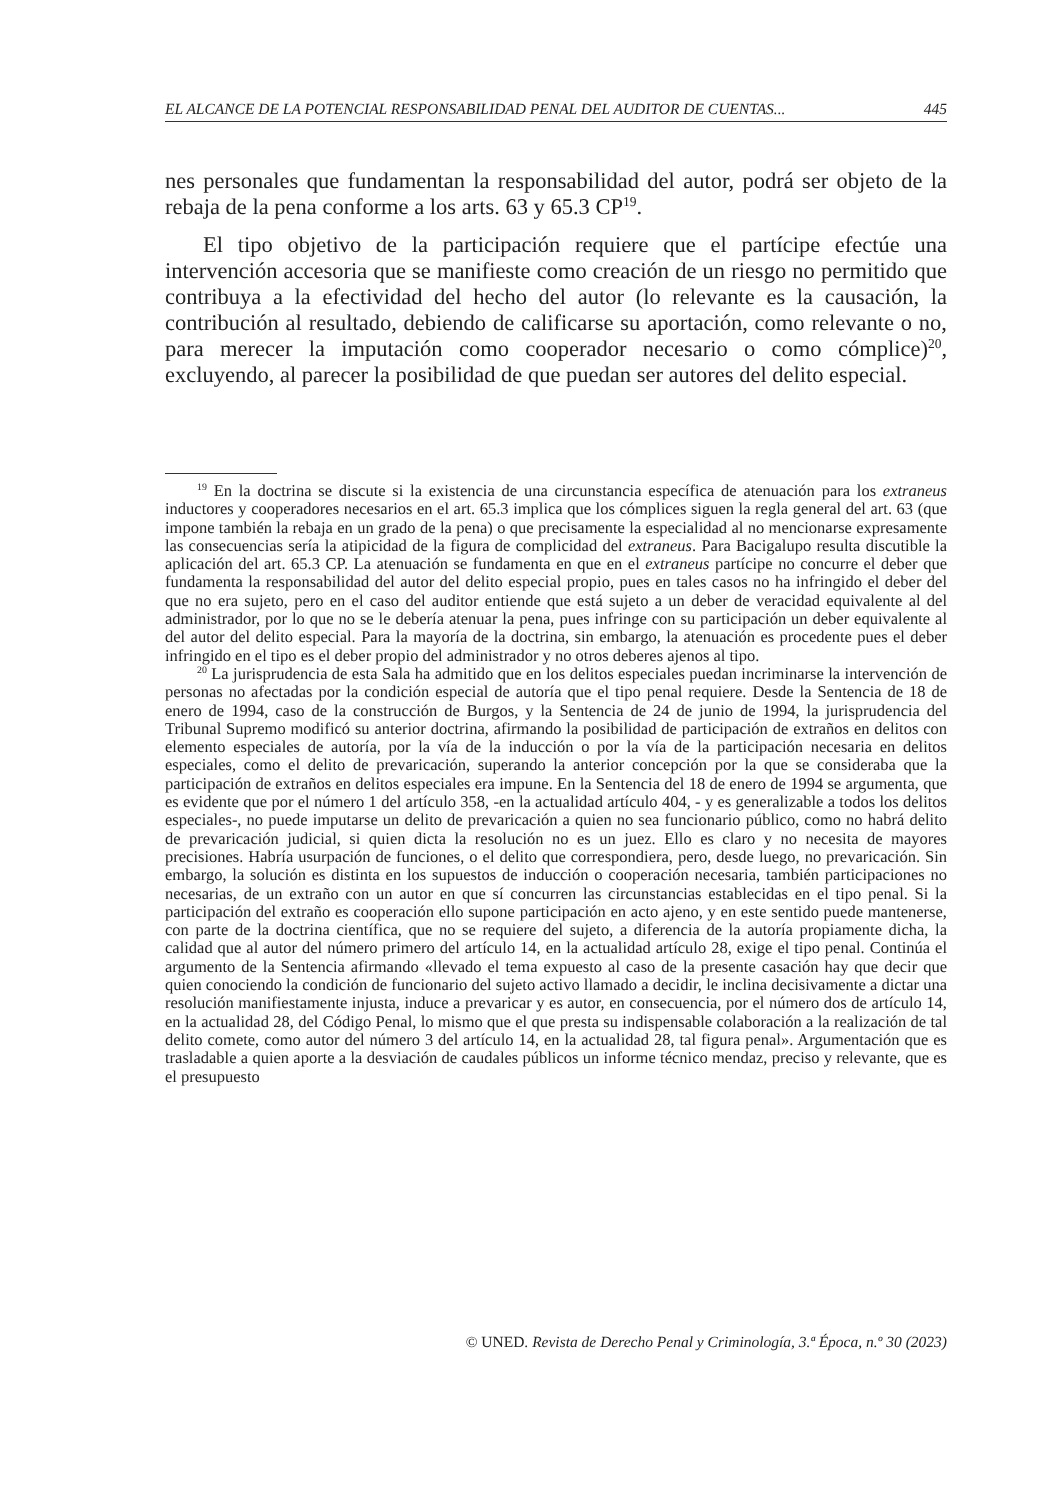EL ALCANCE DE LA POTENCIAL RESPONSABILIDAD PENAL DEL AUDITOR DE CUENTAS... 445
nes personales que fundamentan la responsabilidad del autor, podrá ser objeto de la rebaja de la pena conforme a los arts. 63 y 65.3 CP<sup>19</sup>.
El tipo objetivo de la participación requiere que el partícipe efectúe una intervención accesoria que se manifieste como creación de un riesgo no permitido que contribuya a la efectividad del hecho del autor (lo relevante es la causación, la contribución al resultado, debiendo de calificarse su aportación, como relevante o no, para merecer la imputación como cooperador necesario o como cómplice)<sup>20</sup>, excluyendo, al parecer la posibilidad de que puedan ser autores del delito especial.
<sup>19</sup> En la doctrina se discute si la existencia de una circunstancia específica de atenuación para los extraneus inductores y cooperadores necesarios en el art. 65.3 implica que los cómplices siguen la regla general del art. 63 (que impone también la rebaja en un grado de la pena) o que precisamente la especialidad al no mencionarse expresamente las consecuencias sería la atipicidad de la figura de complicidad del extraneus. Para Bacigalupo resulta discutible la aplicación del art. 65.3 CP. La atenuación se fundamenta en que en el extraneus partícipe no concurre el deber que fundamenta la responsabilidad del autor del delito especial propio, pues en tales casos no ha infringido el deber del que no era sujeto, pero en el caso del auditor entiende que está sujeto a un deber de veracidad equivalente al del administrador, por lo que no se le debería atenuar la pena, pues infringe con su participación un deber equivalente al del autor del delito especial. Para la mayoría de la doctrina, sin embargo, la atenuación es procedente pues el deber infringido en el tipo es el deber propio del administrador y no otros deberes ajenos al tipo.
<sup>20</sup> La jurisprudencia de esta Sala ha admitido que en los delitos especiales puedan incriminarse la intervención de personas no afectadas por la condición especial de autoría que el tipo penal requiere. Desde la Sentencia de 18 de enero de 1994, caso de la construcción de Burgos, y la Sentencia de 24 de junio de 1994, la jurisprudencia del Tribunal Supremo modificó su anterior doctrina, afirmando la posibilidad de participación de extraños en delitos con elemento especiales de autoría, por la vía de la inducción o por la vía de la participación necesaria en delitos especiales, como el delito de prevaricación, superando la anterior concepción por la que se consideraba que la participación de extraños en delitos especiales era impune. En la Sentencia del 18 de enero de 1994 se argumenta, que es evidente que por el número 1 del artículo 358, -en la actualidad artículo 404, - y es generalizable a todos los delitos especiales-, no puede imputarse un delito de prevaricación a quien no sea funcionario público, como no habrá delito de prevaricación judicial, si quien dicta la resolución no es un juez. Ello es claro y no necesita de mayores precisiones. Habría usurpación de funciones, o el delito que correspondiera, pero, desde luego, no prevaricación. Sin embargo, la solución es distinta en los supuestos de inducción o cooperación necesaria, también participaciones no necesarias, de un extraño con un autor en que sí concurren las circunstancias establecidas en el tipo penal. Si la participación del extraño es cooperación ello supone participación en acto ajeno, y en este sentido puede mantenerse, con parte de la doctrina científica, que no se requiere del sujeto, a diferencia de la autoría propiamente dicha, la calidad que al autor del número primero del artículo 14, en la actualidad artículo 28, exige el tipo penal. Continúa el argumento de la Sentencia afirmando «llevado el tema expuesto al caso de la presente casación hay que decir que quien conociendo la condición de funcionario del sujeto activo llamado a decidir, le inclina decisivamente a dictar una resolución manifiestamente injusta, induce a prevaricar y es autor, en consecuencia, por el número dos de artículo 14, en la actualidad 28, del Código Penal, lo mismo que el que presta su indispensable colaboración a la realización de tal delito comete, como autor del número 3 del artículo 14, en la actualidad 28, tal figura penal». Argumentación que es trasladable a quien aporte a la desviación de caudales públicos un informe técnico mendaz, preciso y relevante, que es el presupuesto
© UNED. Revista de Derecho Penal y Criminología, 3.ª Época, n.º 30 (2023)